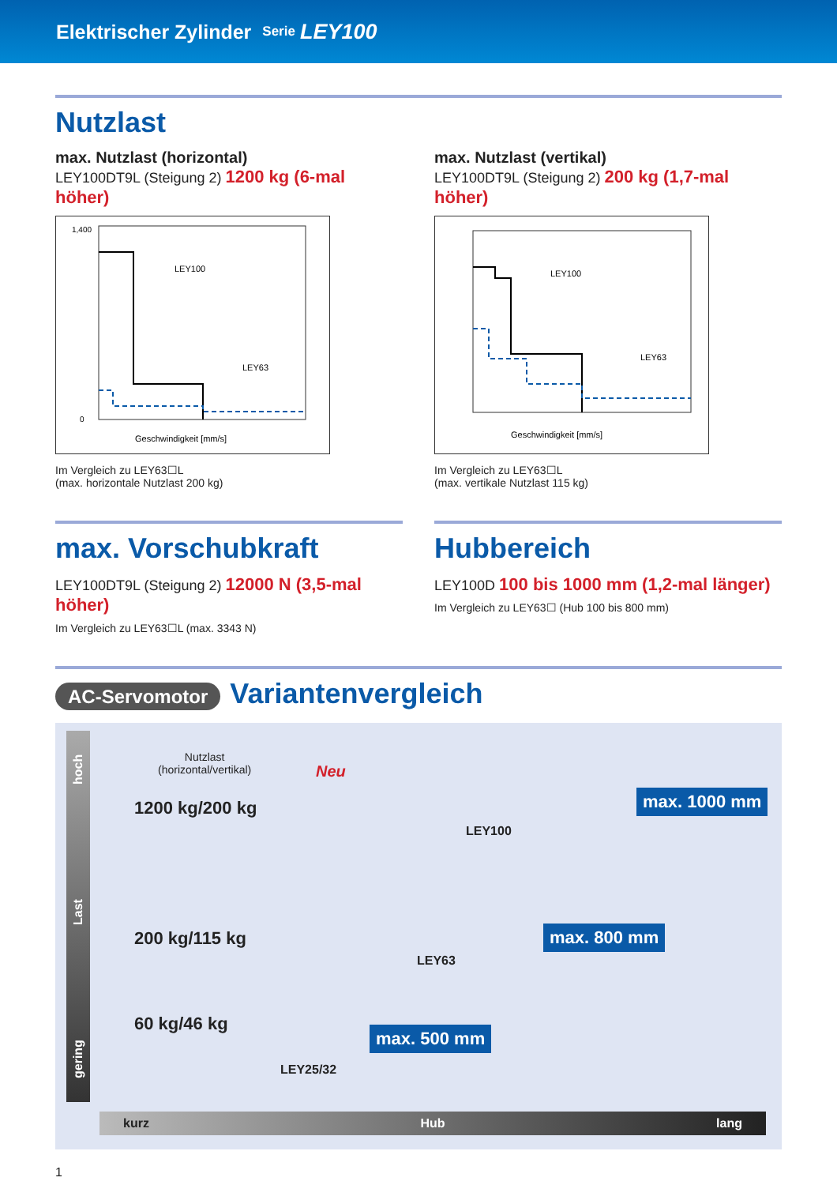Elektrischer Zylinder Serie LEY100
Nutzlast
max. Nutzlast (horizontal)
LEY100DT9L (Steigung 2) 1200 kg (6-mal höher)
LEY100
LEY63
Geschwindigkeit [mm/s]
1,400
0
Im Vergleich zu LEY63☐L
(max. horizontale Nutzlast 200 kg)
max. Nutzlast (vertikal)
LEY100DT9L (Steigung 2) 200 kg (1,7-mal höher)
LEY100
LEY63
Geschwindigkeit [mm/s]
Im Vergleich zu LEY63☐L
(max. vertikale Nutzlast 115 kg)
max. Vorschubkraft
LEY100DT9L (Steigung 2) 12000 N (3,5-mal höher)
Im Vergleich zu LEY63☐L (max. 3343 N)
Hubbereich
LEY100D 100 bis 1000 mm (1,2-mal länger)
Im Vergleich zu LEY63☐ (Hub 100 bis 800 mm)
AC-Servomotor Variantenvergleich
gering Last hoch
Nutzlast
(horizontal/vertikal)
Neu
1200 kg/200 kg
LEY100
max. 1000 mm
200 kg/115 kg
LEY63
max. 800 mm
60 kg/46 kg
LEY25/32
max. 500 mm
kurz Hub lang
1